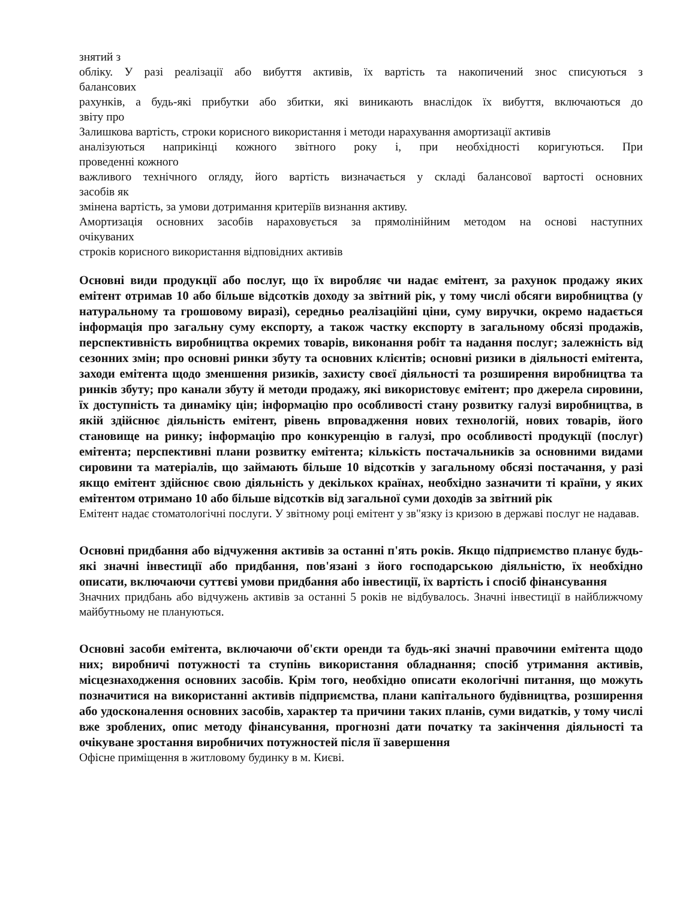знятий з
обліку. У разі реалізації або вибуття активів, їх вартість та накопичений знос списуються з
балансових
рахунків, а будь-які прибутки або збитки, які виникають внаслідок їх вибуття, включаються до
звіту про
Залишкова вартість, строки корисного використання і методи нарахування амортизації активів
аналізуються наприкінці кожного звітного року і, при необхідності коригуються. При
проведенні кожного
важливого технічного огляду, його вартість визначається у складі балансової вартості основних
засобів як
змінена вартість, за умови дотримання критеріїв визнання активу.
Амортизація основних засобів нараховується за прямолінійним методом на основі наступних
очікуваних
строків корисного використання відповідних активів
Основні види продукції або послуг, що їх виробляє чи надає емітент, за рахунок продажу яких емітент отримав 10 або більше відсотків доходу за звітний рік, у тому числі обсяги виробництва (у натуральному та грошовому виразі), середньо реалізаційні ціни, суму виручки, окремо надається інформація про загальну суму експорту, а також частку експорту в загальному обсязі продажів, перспективність виробництва окремих товарів, виконання робіт та надання послуг; залежність від сезонних змін; про основні ринки збуту та основних клієнтів; основні ризики в діяльності емітента, заходи емітента щодо зменшення ризиків, захисту своєї діяльності та розширення виробництва та ринків збуту; про канали збуту й методи продажу, які використовує емітент; про джерела сировини, їх доступність та динаміку цін; інформацію про особливості стану розвитку галузі виробництва, в якій здійснює діяльність емітент, рівень впровадження нових технологій, нових товарів, його становище на ринку; інформацію про конкуренцію в галузі, про особливості продукції (послуг) емітента; перспективні плани розвитку емітента; кількість постачальників за основними видами сировини та матеріалів, що займають більше 10 відсотків у загальному обсязі постачання, у разі якщо емітент здійснює свою діяльність у декількох країнах, необхідно зазначити ті країни, у яких емітентом отримано 10 або більше відсотків від загальної суми доходів за звітний рік
Емітент надає стоматологічні послуги. У звітному році емітент у зв"язку із кризою в державі послуг не надавав.
Основні придбання або відчуження активів за останні п'ять років. Якщо підприємство планує будь-які значні інвестиції або придбання, пов'язані з його господарською діяльністю, їх необхідно описати, включаючи суттєві умови придбання або інвестиції, їх вартість і спосіб фінансування
Значних придбань або відчужень активів за останні 5 років не відбувалось. Значні інвестиції в найближчому майбутньому не плануються.
Основні засоби емітента, включаючи об'єкти оренди та будь-які значні правочини емітента щодо них; виробничі потужності та ступінь використання обладнання; спосіб утримання активів, місцезнаходження основних засобів. Крім того, необхідно описати екологічні питання, що можуть позначитися на використанні активів підприємства, плани капітального будівництва, розширення або удосконалення основних засобів, характер та причини таких планів, суми видатків, у тому числі вже зроблених, опис методу фінансування, прогнозні дати початку та закінчення діяльності та очікуване зростання виробничих потужностей після її завершення
Офісне приміщення в житловому будинку в м. Києві.